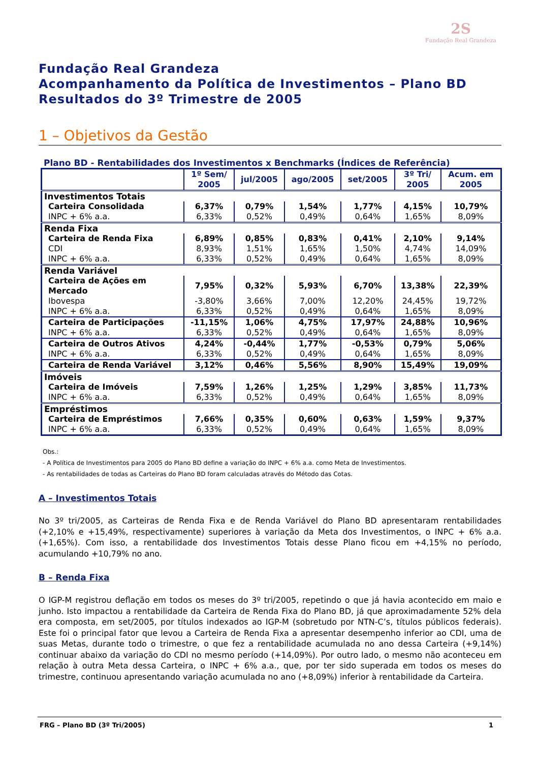2S
Fundação Real Grandeza
Fundação Real Grandeza
Acompanhamento da Política de Investimentos – Plano BD
Resultados do 3º Trimestre de 2005
1 – Objetivos da Gestão
Plano BD - Rentabilidades dos Investimentos x Benchmarks (Índices de Referência)
| | 1º Sem/ 2005 | jul/2005 | ago/2005 | set/2005 | 3º Tri/ 2005 | Acum. em 2005 |
| --- | --- | --- | --- | --- | --- | --- |
| Investimentos Totais | | | | | | |
| Carteira Consolidada | 6,37% | 0,79% | 1,54% | 1,77% | 4,15% | 10,79% |
| INPC + 6% a.a. | 6,33% | 0,52% | 0,49% | 0,64% | 1,65% | 8,09% |
| Renda Fixa | | | | | | |
| Carteira de Renda Fixa | 6,89% | 0,85% | 0,83% | 0,41% | 2,10% | 9,14% |
| CDI | 8,93% | 1,51% | 1,65% | 1,50% | 4,74% | 14,09% |
| INPC + 6% a.a. | 6,33% | 0,52% | 0,49% | 0,64% | 1,65% | 8,09% |
| Renda Variável | | | | | | |
| Carteira de Ações em Mercado | 7,95% | 0,32% | 5,93% | 6,70% | 13,38% | 22,39% |
| Ibovespa | -3,80% | 3,66% | 7,00% | 12,20% | 24,45% | 19,72% |
| INPC + 6% a.a. | 6,33% | 0,52% | 0,49% | 0,64% | 1,65% | 8,09% |
| Carteira de Participações | -11,15% | 1,06% | 4,75% | 17,97% | 24,88% | 10,96% |
| INPC + 6% a.a. | 6,33% | 0,52% | 0,49% | 0,64% | 1,65% | 8,09% |
| Carteira de Outros Ativos | 4,24% | -0,44% | 1,77% | -0,53% | 0,79% | 5,06% |
| INPC + 6% a.a. | 6,33% | 0,52% | 0,49% | 0,64% | 1,65% | 8,09% |
| Carteira de Renda Variável | 3,12% | 0,46% | 5,56% | 8,90% | 15,49% | 19,09% |
| Imóveis | | | | | | |
| Carteira de Imóveis | 7,59% | 1,26% | 1,25% | 1,29% | 3,85% | 11,73% |
| INPC + 6% a.a. | 6,33% | 0,52% | 0,49% | 0,64% | 1,65% | 8,09% |
| Empréstimos | | | | | | |
| Carteira de Empréstimos | 7,66% | 0,35% | 0,60% | 0,63% | 1,59% | 9,37% |
| INPC + 6% a.a. | 6,33% | 0,52% | 0,49% | 0,64% | 1,65% | 8,09% |
Obs.:
- A Política de Investimentos para 2005 do Plano BD define a variação do INPC + 6% a.a. como Meta de Investimentos.
- As rentabilidades de todas as Carteiras do Plano BD foram calculadas através do Método das Cotas.
A – Investimentos Totais
No 3º tri/2005, as Carteiras de Renda Fixa e de Renda Variável do Plano BD apresentaram rentabilidades (+2,10% e +15,49%, respectivamente) superiores à variação da Meta dos Investimentos, o INPC + 6% a.a. (+1,65%). Com isso, a rentabilidade dos Investimentos Totais desse Plano ficou em +4,15% no período, acumulando +10,79% no ano.
B – Renda Fixa
O IGP-M registrou deflação em todos os meses do 3º tri/2005, repetindo o que já havia acontecido em maio e junho. Isto impactou a rentabilidade da Carteira de Renda Fixa do Plano BD, já que aproximadamente 52% dela era composta, em set/2005, por títulos indexados ao IGP-M (sobretudo por NTN-C’s, títulos públicos federais). Este foi o principal fator que levou a Carteira de Renda Fixa a apresentar desempenho inferior ao CDI, uma de suas Metas, durante todo o trimestre, o que fez a rentabilidade acumulada no ano dessa Carteira (+9,14%) continuar abaixo da variação do CDI no mesmo período (+14,09%). Por outro lado, o mesmo não aconteceu em relação à outra Meta dessa Carteira, o INPC + 6% a.a., que, por ter sido superada em todos os meses do trimestre, continuou apresentando variação acumulada no ano (+8,09%) inferior à rentabilidade da Carteira.
FRG – Plano BD (3º Tri/2005) 1